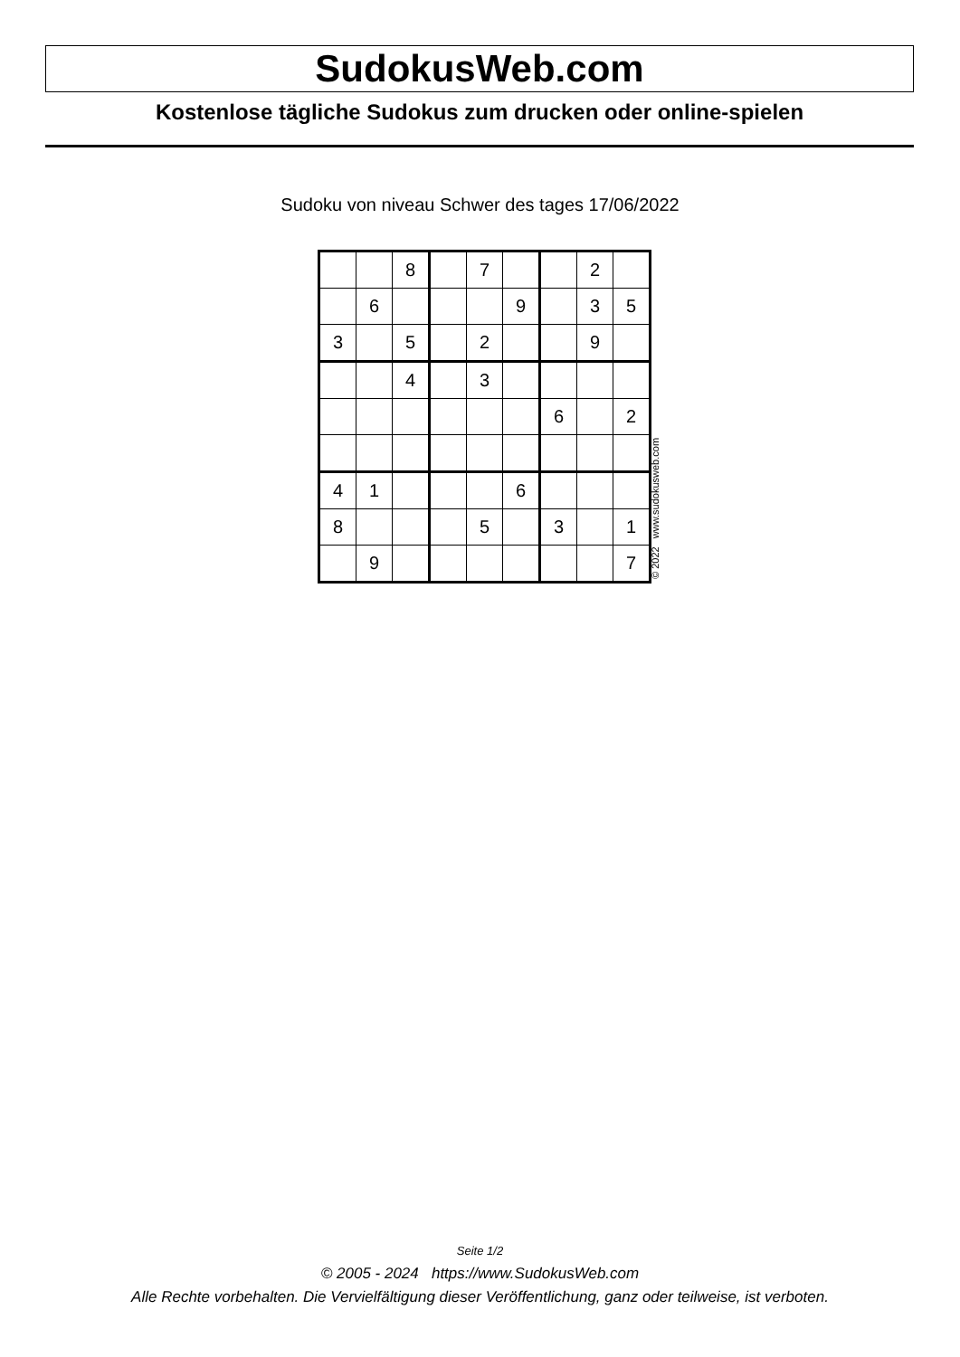SudokusWeb.com
Kostenlose tägliche Sudokus zum drucken oder online-spielen
Sudoku von niveau Schwer des tages 17/06/2022
| | | 8 | | 7 | | | 2 | |
| | 6 | | | | 9 | | 3 | 5 |
| 3 | | 5 | | 2 | | | 9 | |
| | | 4 | | 3 | | | | |
| | | | | | | 6 | | 2 |
| 4 | 1 | | | | 6 | | | |
| 8 | | | | 5 | | 3 | | 1 |
| | 9 | | | | | | | 7 |
© 2022 www.sudokusweb.com
Seite 1/2
© 2005 - 2024 https://www.SudokusWeb.com
Alle Rechte vorbehalten. Die Vervielfältigung dieser Veröffentlichung, ganz oder teilweise, ist verboten.